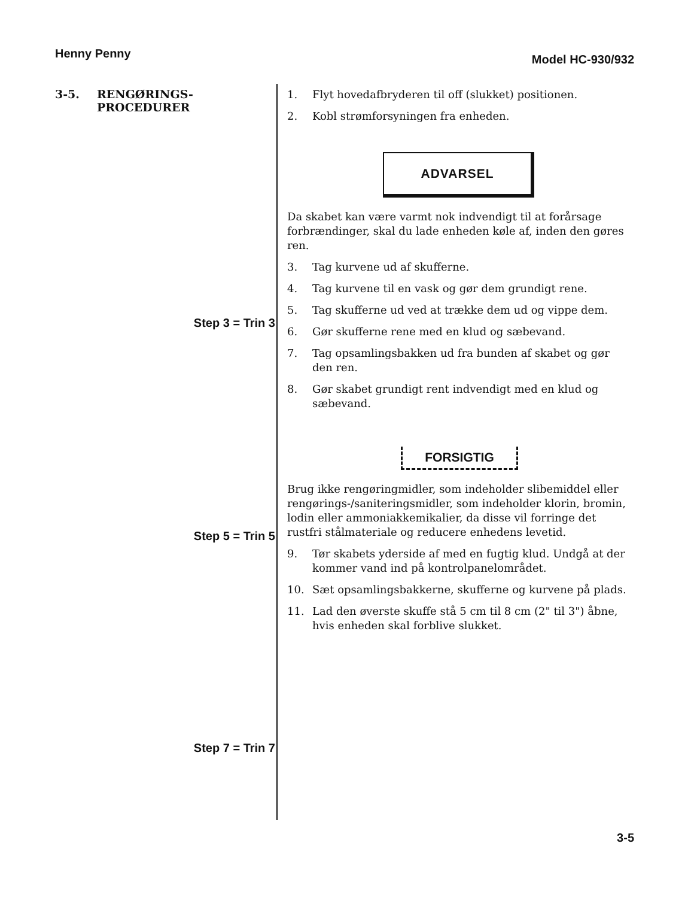Henny Penny
Model HC-930/932
3-5. RENGØRINGS-
PROCEDURER
Step 3 = Trin 3
Step 5 = Trin 5
Step 7 = Trin 7
1. Flyt hovedafbryderen til off (slukket) positionen.
2. Kobl strømforsyningen fra enheden.
ADVARSEL
Da skabet kan være varmt nok indvendigt til at forårsage forbrændinger, skal du lade enheden køle af, inden den gøres ren.
3. Tag kurvene ud af skufferne.
4. Tag kurvene til en vask og gør dem grundigt rene.
5. Tag skufferne ud ved at trække dem ud og vippe dem.
6. Gør skufferne rene med en klud og sæbevand.
7. Tag opsamlingsbakken ud fra bunden af skabet og gør den ren.
8. Gør skabet grundigt rent indvendigt med en klud og sæbevand.
FORSIGTIG
Brug ikke rengøringmidler, som indeholder slibemiddel eller rengørings-/saniteringsmidler, som indeholder klorin, bromin, lodin eller ammoniakkemikalier, da disse vil forringe det rustfri stålmateriale og reducere enhedens levetid.
9. Tør skabets yderside af med en fugtig klud. Undgå at der kommer vand ind på kontrolpanelområdet.
10. Sæt opsamlingsbakkerne, skufferne og kurvene på plads.
11. Lad den øverste skuffe stå 5 cm til 8 cm (2" til 3") åbne, hvis enheden skal forblive slukket.
3-5